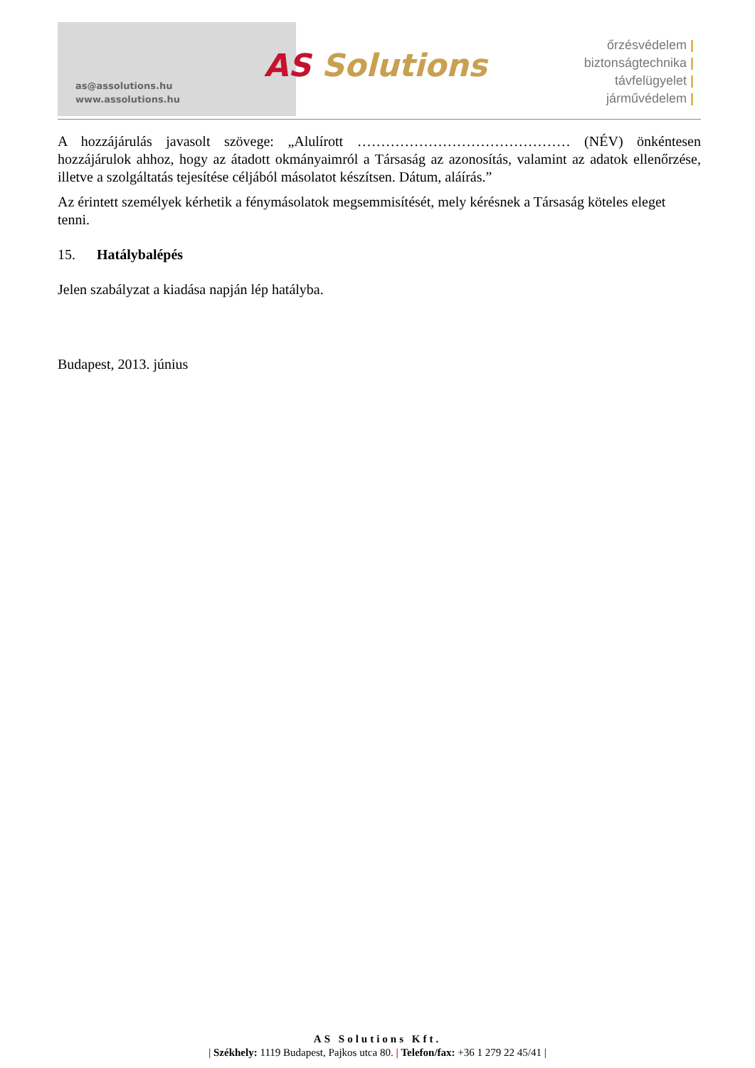as@assolutions.hu
www.assolutions.hu
AS Solutions
őrzésvédelem |
biztonságtechnika |
távfelügyelet |
járművédelem |
A hozzájárulás javasolt szövege: „Alulírott ……………………………………… (NÉV) önkéntesen hozzájárulok ahhoz, hogy az átadott okmányaimról a Társaság az azonosítás, valamint az adatok ellenőrzése, illetve a szolgáltatás tejesítése céljából másolatot készítsen. Dátum, aláírás.”
Az érintett személyek kérhetik a fénymásolatok megsemmisítését, mely kérésnek a Társaság köteles eleget tenni.
15. Hatálybalépés
Jelen szabályzat a kiadása napján lép hatályba.
Budapest, 2013. június
AS Solutions Kft.
| Székhely: 1119 Budapest, Pajkos utca 80. | Telefon/fax: +36 1 279 22 45/41 |